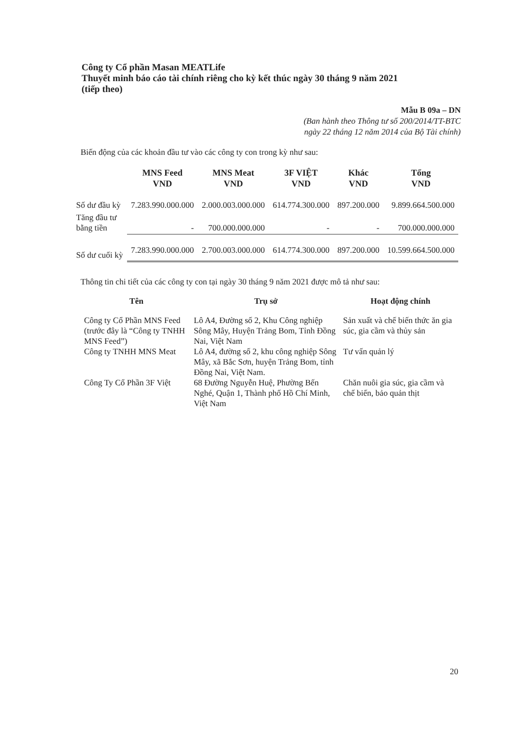Công ty Cổ phần Masan MEATLife
Thuyết minh báo cáo tài chính riêng cho kỳ kết thúc ngày 30 tháng 9 năm 2021
(tiếp theo)
Mẫu B 09a – DN
(Ban hành theo Thông tư số 200/2014/TT-BTC
ngày 22 tháng 12 năm 2014 của Bộ Tài chính)
Biến động của các khoản đầu tư vào các công ty con trong kỳ như sau:
| | MNS Feed VND | MNS Meat VND | 3F VIỆT VND | Khác VND | Tổng VND |
| --- | --- | --- | --- | --- | --- |
| Số dư đầu kỳ | 7.283.990.000.000 | 2.000.003.000.000 | 614.774.300.000 | 897.200.000 | 9.899.664.500.000 |
| Tăng đầu tư bằng tiền | - | 700.000.000.000 | - | - | 700.000.000.000 |
| Số dư cuối kỳ | 7.283.990.000.000 | 2.700.003.000.000 | 614.774.300.000 | 897.200.000 | 10.599.664.500.000 |
Thông tin chi tiết của các công ty con tại ngày 30 tháng 9 năm 2021 được mô tả như sau:
| Tên | Trụ sở | Hoạt động chính |
| --- | --- | --- |
| Công ty Cổ Phần MNS Feed (trước đây là “Công ty TNHH MNS Feed”) | Lô A4, Đường số 2, Khu Công nghiệp Sông Mây, Huyện Trảng Bom, Tỉnh Đồng Nai, Việt Nam | Sản xuất và chế biến thức ăn gia súc, gia cầm và thủy sản |
| Công ty TNHH MNS Meat | Lô A4, đường số 2, khu công nghiệp Sông Mây, xã Bắc Sơn, huyện Trảng Bom, tỉnh Đồng Nai, Việt Nam. | Tư vấn quản lý |
| Công Ty Cổ Phần 3F Việt | 68 Đường Nguyễn Huệ, Phường Bến Nghé, Quận 1, Thành phố Hồ Chí Minh, Việt Nam | Chăn nuôi gia súc, gia cầm và chế biến, bảo quản thịt |
20